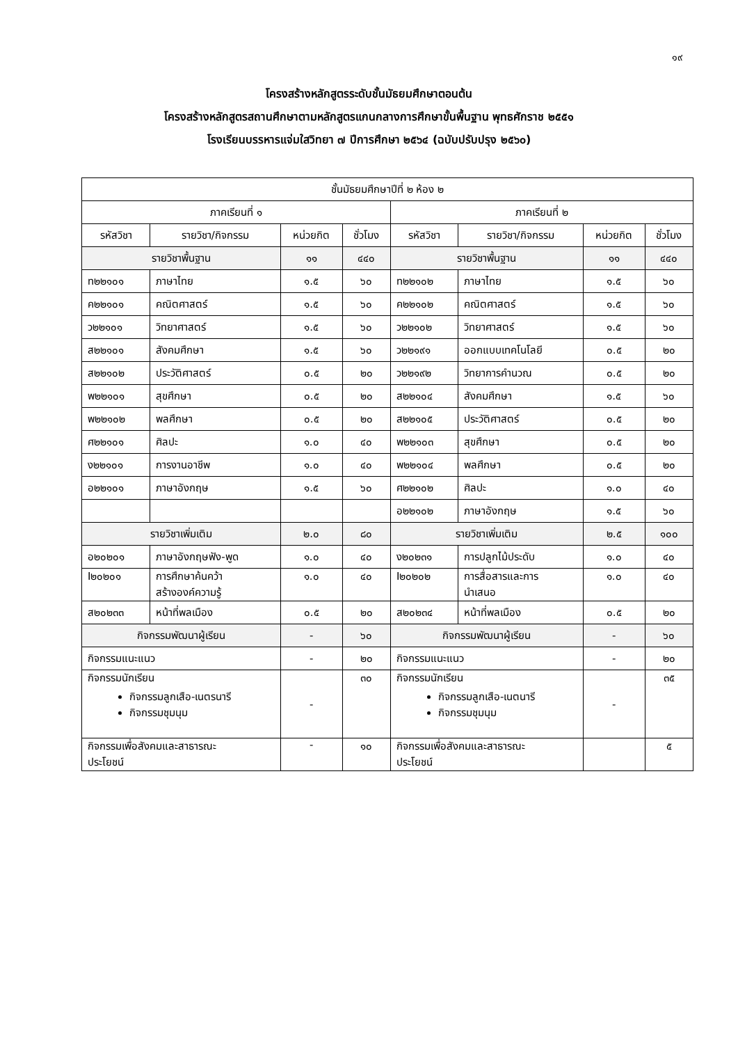๑๙
โครงสร้างหลักสูตรระดับชั้นมัธยมศึกษาตอนต้น
โครงสร้างหลักสูตรสถานศึกษาตามหลักสูตรแกนกลางการศึกษาขั้นพื้นฐาน พุทธศักราช ๒๕๕๑
โรงเรียนบรรหารแจ่มใสวิทยา ๗ ปีการศึกษา ๒๕๖๔ (ฉบับปรับปรุง ๒๕๖๐)
| ชั้นมัธยมศึกษาปีที่ ๒ ห้อง ๒ | | | | | | | |
| --- | --- | --- | --- | --- | --- | --- | --- |
| ภาคเรียนที่ ๑ | | | | ภาคเรียนที่ ๒ | | | |
| รหัสวิชา | รายวิชา/กิจกรรม | หน่วยกิต | ชั่วโมง | รหัสวิชา | รายวิชา/กิจกรรม | หน่วยกิต | ชั่วโมง |
| รายวิชาพื้นฐาน | | ๑๑ | ๔๔๐ | รายวิชาพื้นฐาน | | ๑๑ | ๔๔๐ |
| ท๒๒๑๐๑ | ภาษาไทย | ๑.๕ | ๖๐ | ท๒๒๑๐๒ | ภาษาไทย | ๑.๕ | ๖๐ |
| ค๒๒๑๐๑ | คณิตศาสตร์ | ๑.๕ | ๖๐ | ค๒๒๑๐๒ | คณิตศาสตร์ | ๑.๕ | ๖๐ |
| ว๒๒๑๐๑ | วิทยาศาสตร์ | ๑.๕ | ๖๐ | ว๒๒๑๐๒ | วิทยาศาสตร์ | ๑.๕ | ๖๐ |
| ส๒๒๑๐๑ | สังคมศึกษา | ๑.๕ | ๖๐ | ว๒๒๑๙๑ | ออกแบบเทคโนโลยี | ๐.๕ | ๒๐ |
| ส๒๒๑๐๒ | ประวัติศาสตร์ | ๐.๕ | ๒๐ | ว๒๒๑๙๒ | วิทยาการคำนวณ | ๐.๕ | ๒๐ |
| พ๒๒๑๐๑ | สุขศึกษา | ๐.๕ | ๒๐ | ส๒๒๑๐๔ | สังคมศึกษา | ๑.๕ | ๖๐ |
| พ๒๒๑๐๒ | พลศึกษา | ๐.๕ | ๒๐ | ส๒๒๑๐๕ | ประวัติศาสตร์ | ๐.๕ | ๒๐ |
| ศ๒๒๑๐๑ | ศิลปะ | ๑.๐ | ๔๐ | พ๒๒๑๐๓ | สุขศึกษา | ๐.๕ | ๒๐ |
| ง๒๒๑๐๑ | การงานอาชีพ | ๑.๐ | ๔๐ | พ๒๒๑๐๔ | พลศึกษา | ๐.๕ | ๒๐ |
| อ๒๒๑๐๑ | ภาษาอังกฤษ | ๑.๕ | ๖๐ | ศ๒๒๑๐๒ | ศิลปะ | ๑.๐ | ๔๐ |
| | | | | อ๒๒๑๐๒ | ภาษาอังกฤษ | ๑.๕ | ๖๐ |
| รายวิชาเพิ่มเติม | | ๒.๐ | ๘๐ | รายวิชาเพิ่มเติม | | ๒.๕ | ๑๐๐ |
| อ๒๐๒๐๑ | ภาษาอังกฤษฟัง-พูด | ๑.๐ | ๔๐ | ง๒๐๒๓๑ | การปลูกไม้ประดับ | ๑.๐ | ๔๐ |
| I๒๐๒๐๑ | การศึกษาค้นคว้า สร้างองค์ความรู้ | ๑.๐ | ๔๐ | I๒๐๒๐๒ | การสื่อสารและการ นำเสนอ | ๑.๐ | ๔๐ |
| ส๒๐๒๓๓ | หน้าที่พลเมือง | ๐.๕ | ๒๐ | ส๒๐๒๓๔ | หน้าที่พลเมือง | ๐.๕ | ๒๐ |
| กิจกรรมพัฒนาผู้เรียน | | - | ๖๐ | กิจกรรมพัฒนาผู้เรียน | | - | ๖๐ |
| กิจกรรมแนะแนว | | - | ๒๐ | กิจกรรมแนะแนว | | - | ๒๐ |
| กิจกรรมนักเรียน กิจกรรมลูกเสือ-เนตรนารี กิจกรรมชุมนุม | | - | ๓๐ | กิจกรรมนักเรียน กิจกรรมลูกเสือ-เนตนารี กิจกรรมชุมนุม | | - | ๓๕ |
| กิจกรรมเพื่อสังคมและสาธารณะ ประโยชน์ | | - | ๑๐ | กิจกรรมเพื่อสังคมและสาธารณะ ประโยชน์ | | | ๕ |